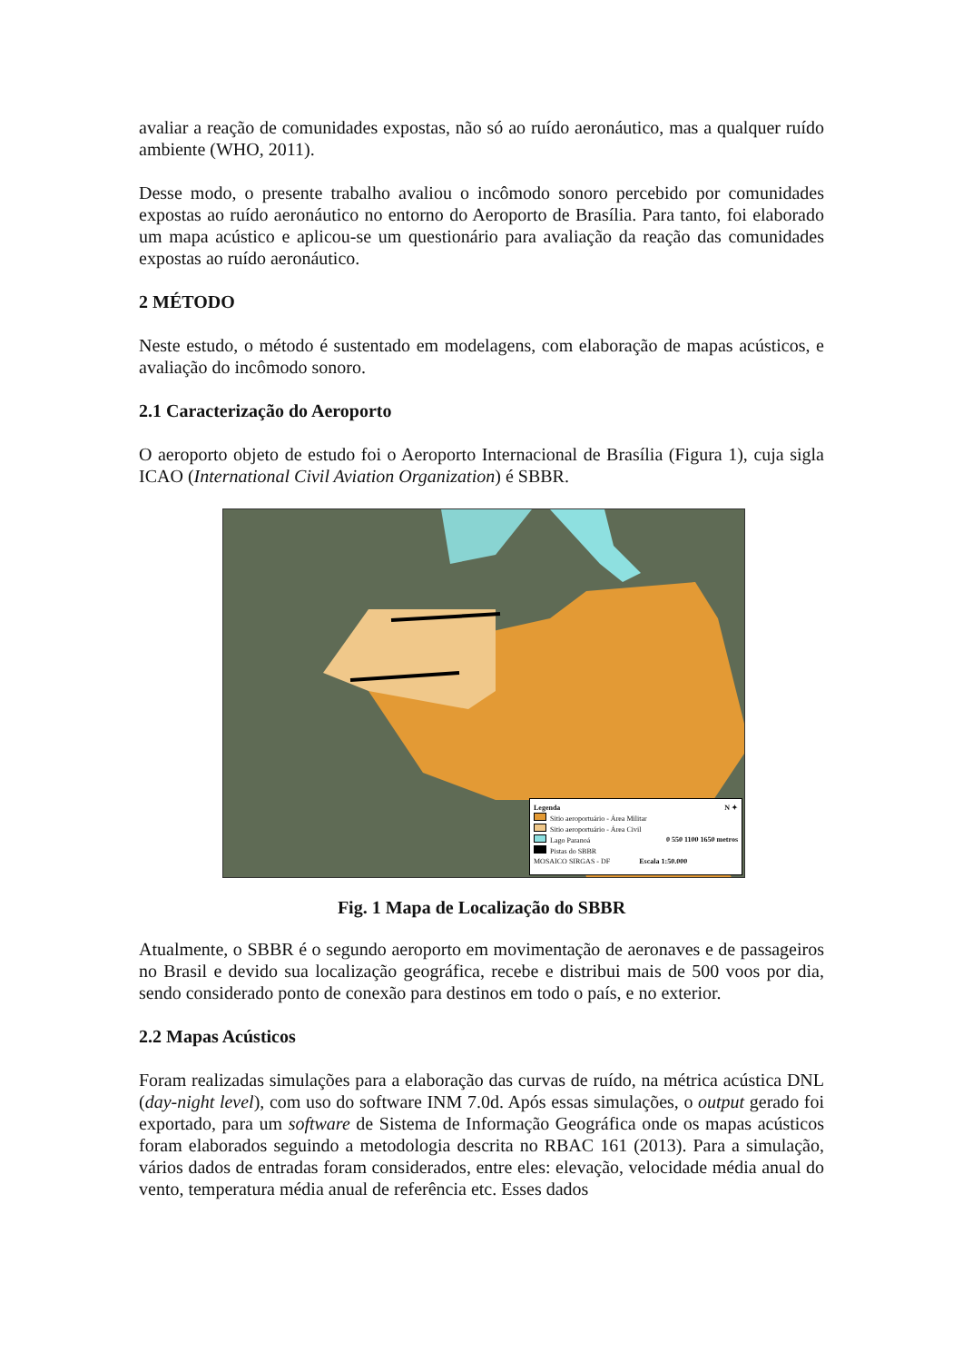avaliar a reação de comunidades expostas, não só ao ruído aeronáutico, mas a qualquer ruído ambiente (WHO, 2011).
Desse modo, o presente trabalho avaliou o incômodo sonoro percebido por comunidades expostas ao ruído aeronáutico no entorno do Aeroporto de Brasília. Para tanto, foi elaborado um mapa acústico e aplicou-se um questionário para avaliação da reação das comunidades expostas ao ruído aeronáutico.
2 MÉTODO
Neste estudo, o método é sustentado em modelagens, com elaboração de mapas acústicos, e avaliação do incômodo sonoro.
2.1 Caracterização do Aeroporto
O aeroporto objeto de estudo foi o Aeroporto Internacional de Brasília (Figura 1), cuja sigla ICAO (International Civil Aviation Organization) é SBBR.
Legenda N ✦
Sitio aeroportuário - Área Militar
Sitio aeroportuário - Área Civil
Lago Paranoá 0 550 1100 1650 metros
Pistas do SBBR
MOSAICO SIRGAS - DF Escala 1:50.000
Fig. 1 Mapa de Localização do SBBR
Atualmente, o SBBR é o segundo aeroporto em movimentação de aeronaves e de passageiros no Brasil e devido sua localização geográfica, recebe e distribui mais de 500 voos por dia, sendo considerado ponto de conexão para destinos em todo o país, e no exterior.
2.2 Mapas Acústicos
Foram realizadas simulações para a elaboração das curvas de ruído, na métrica acústica DNL (day-night level), com uso do software INM 7.0d. Após essas simulações, o output gerado foi exportado, para um software de Sistema de Informação Geográfica onde os mapas acústicos foram elaborados seguindo a metodologia descrita no RBAC 161 (2013). Para a simulação, vários dados de entradas foram considerados, entre eles: elevação, velocidade média anual do vento, temperatura média anual de referência etc. Esses dados